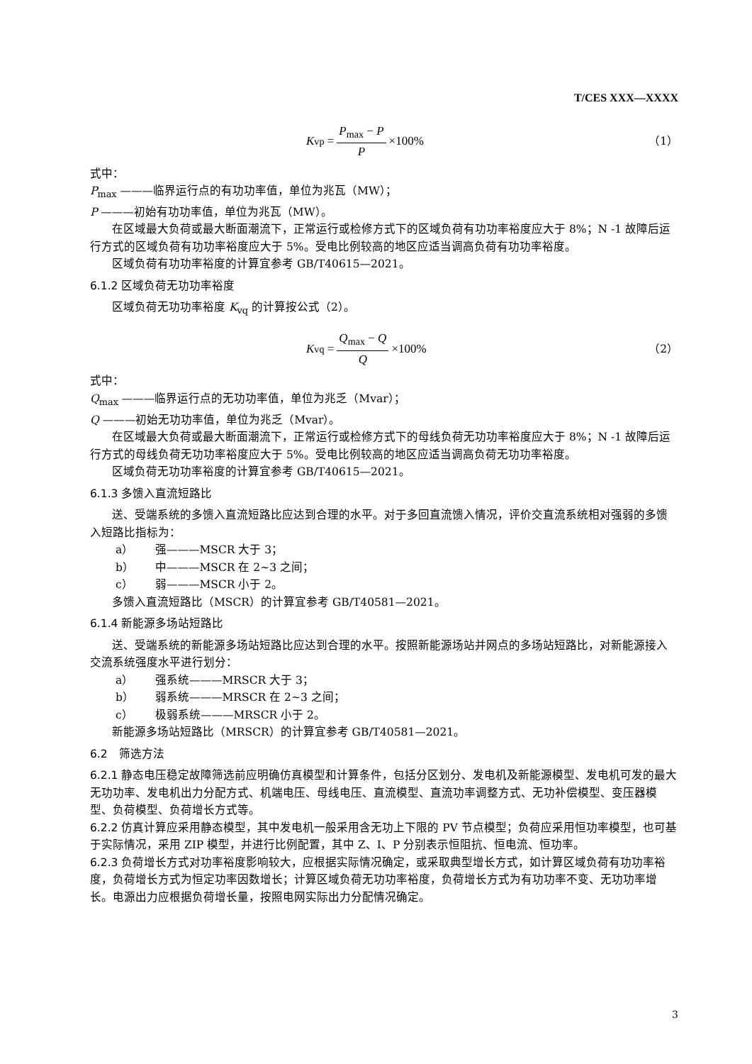T/CES XXX—XXXX
K<sub>vp</sub> = P<sub>max</sub> − P P ×100% （1）
式中：
P<sub>max</sub> ———临界运行点的有功功率值，单位为兆瓦（MW）；
P ———初始有功功率值，单位为兆瓦（MW）。
在区域最大负荷或最大断面潮流下，正常运行或检修方式下的区域负荷有功功率裕度应大于 8%；N -1 故障后运行方式的区域负荷有功功率裕度应大于 5%。受电比例较高的地区应适当调高负荷有功功率裕度。
区域负荷有功功率裕度的计算宜参考 GB/T40615—2021。
6.1.2 区域负荷无功功率裕度
区域负荷无功功率裕度 K<sub>vq</sub> 的计算按公式（2）。
K<sub>vq</sub> = Q<sub>max</sub> − Q Q ×100% （2）
式中：
Q<sub>max</sub> ———临界运行点的无功功率值，单位为兆乏（Mvar）；
Q ———初始无功功率值，单位为兆乏（Mvar）。
在区域最大负荷或最大断面潮流下，正常运行或检修方式下的母线负荷无功功率裕度应大于 8%；N -1 故障后运行方式的母线负荷无功功率裕度应大于 5%。受电比例较高的地区应适当调高负荷无功功率裕度。
区域负荷无功功率裕度的计算宜参考 GB/T40615—2021。
6.1.3 多馈入直流短路比
送、受端系统的多馈入直流短路比应达到合理的水平。对于多回直流馈入情况，评价交直流系统相对强弱的多馈入短路比指标为：
a） 强———MSCR 大于 3；
b） 中———MSCR 在 2~3 之间；
c） 弱———MSCR 小于 2。
多馈入直流短路比（MSCR）的计算宜参考 GB/T40581—2021。
6.1.4 新能源多场站短路比
送、受端系统的新能源多场站短路比应达到合理的水平。按照新能源场站并网点的多场站短路比，对新能源接入交流系统强度水平进行划分：
a） 强系统———MRSCR 大于 3；
b） 弱系统———MRSCR 在 2~3 之间；
c） 极弱系统———MRSCR 小于 2。
新能源多场站短路比（MRSCR）的计算宜参考 GB/T40581—2021。
6.2　筛选方法
6.2.1 静态电压稳定故障筛选前应明确仿真模型和计算条件，包括分区划分、发电机及新能源模型、发电机可发的最大无功功率、发电机出力分配方式、机端电压、母线电压、直流模型、直流功率调整方式、无功补偿模型、变压器模型、负荷模型、负荷增长方式等。
6.2.2 仿真计算应采用静态模型，其中发电机一般采用含无功上下限的 PV 节点模型；负荷应采用恒功率模型，也可基于实际情况，采用 ZIP 模型，并进行比例配置，其中 Z、I、P 分别表示恒阻抗、恒电流、恒功率。
6.2.3 负荷增长方式对功率裕度影响较大，应根据实际情况确定，或采取典型增长方式，如计算区域负荷有功功率裕度，负荷增长方式为恒定功率因数增长；计算区域负荷无功功率裕度，负荷增长方式为有功功率不变、无功功率增长。电源出力应根据负荷增长量，按照电网实际出力分配情况确定。
3